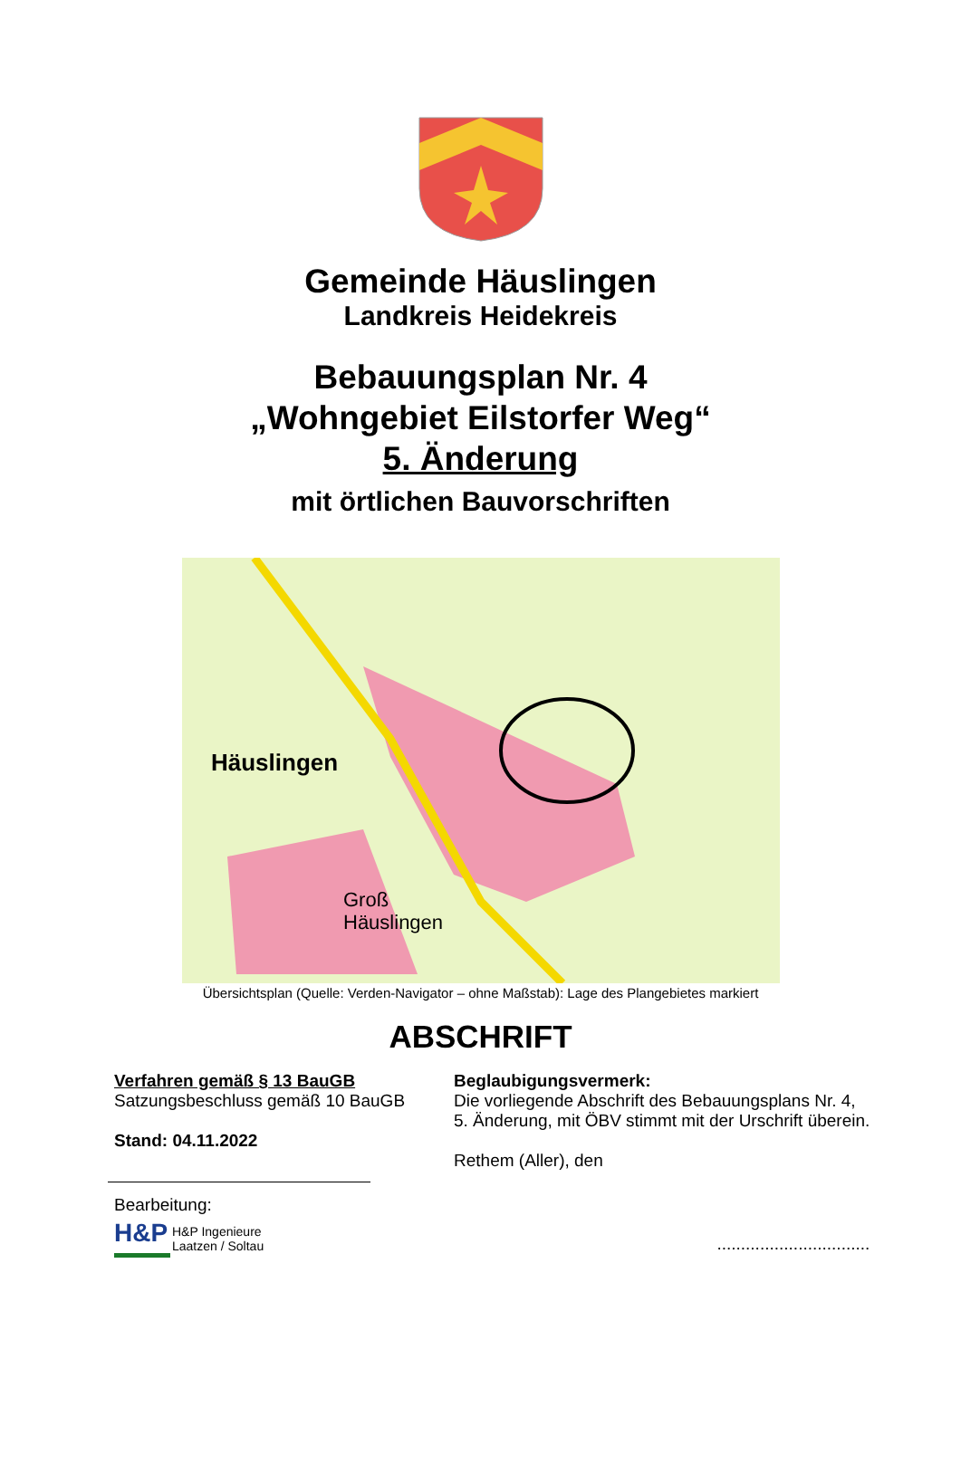Gemeinde Häuslingen
Landkreis Heidekreis
Bebauungsplan Nr. 4
„Wohngebiet Eilstorfer Weg“
5. Änderung
mit örtlichen Bauvorschriften
Häuslingen
Groß
Häuslingen
Übersichtsplan (Quelle: Verden-Navigator – ohne Maßstab): Lage des Plangebietes markiert
ABSCHRIFT
Verfahren gemäß § 13 BauGB
Satzungsbeschluss gemäß 10 BauGB
Stand: 04.11.2022
Bearbeitung:
H&P
H&P Ingenieure
Laatzen / Soltau
Beglaubigungsvermerk:
Die vorliegende Abschrift des Bebauungsplans Nr. 4,
5. Änderung, mit ÖBV stimmt mit der Urschrift überein.
Rethem (Aller), den
................................